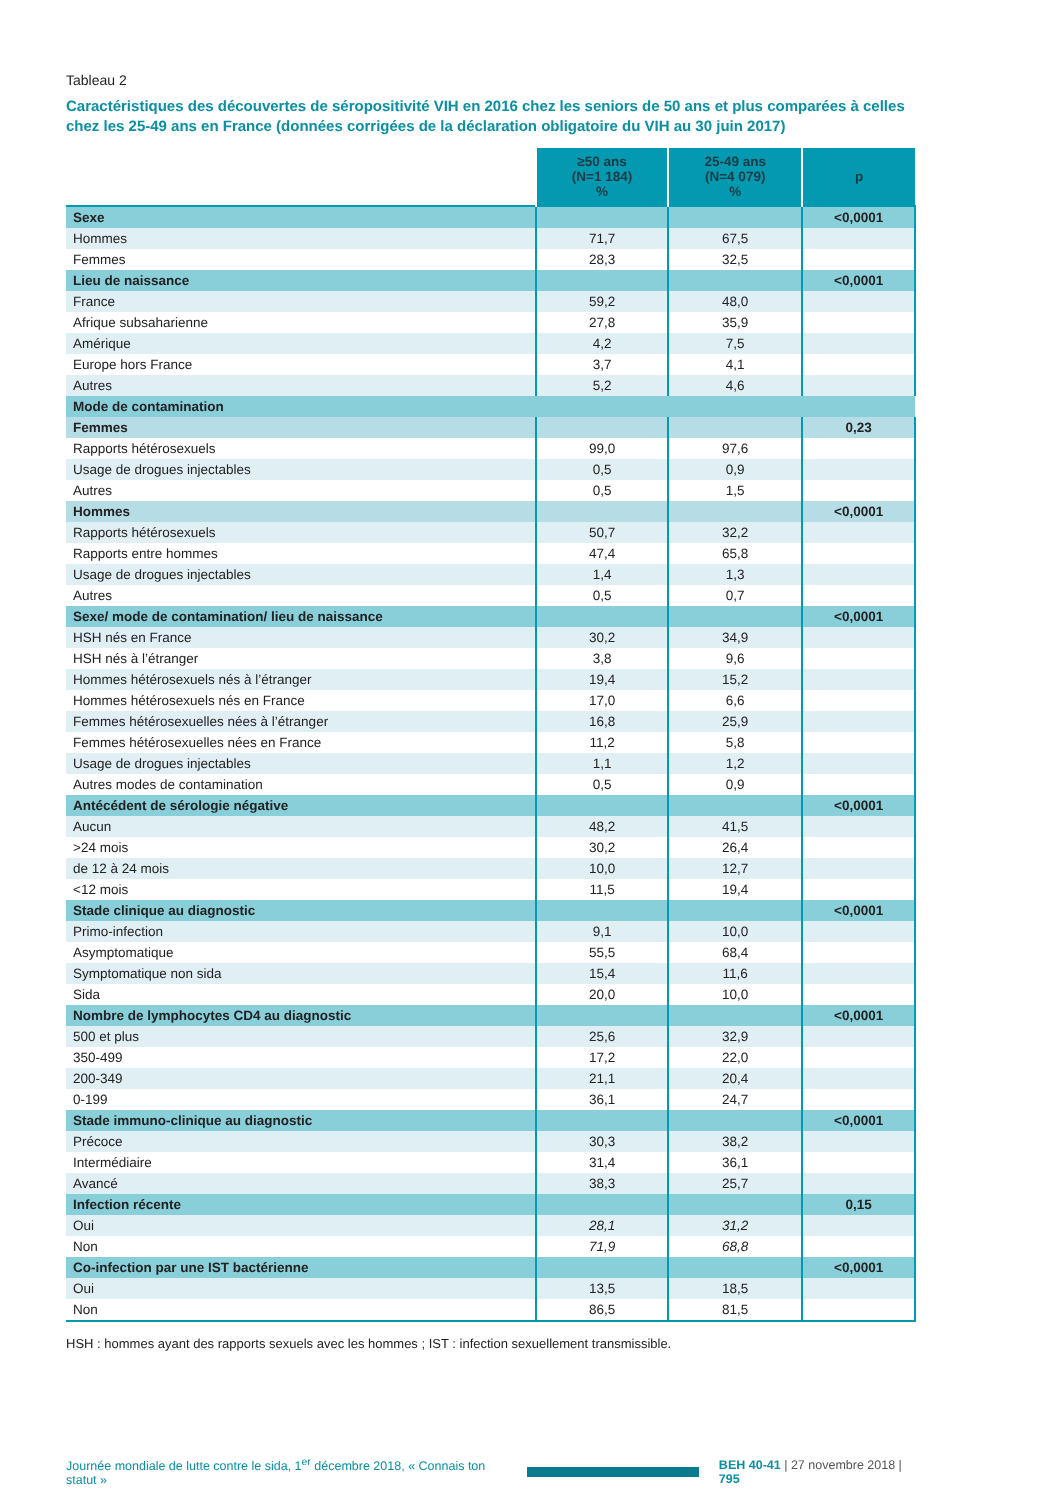Tableau 2
Caractéristiques des découvertes de séropositivité VIH en 2016 chez les seniors de 50 ans et plus comparées à celles chez les 25-49 ans en France (données corrigées de la déclaration obligatoire du VIH au 30 juin 2017)
| | ≥50 ans (N=1 184) % | 25-49 ans (N=4 079) % | p |
| --- | --- | --- | --- |
| Sexe | | | <0,0001 |
| Hommes | 71,7 | 67,5 | |
| Femmes | 28,3 | 32,5 | |
| Lieu de naissance | | | <0,0001 |
| France | 59,2 | 48,0 | |
| Afrique subsaharienne | 27,8 | 35,9 | |
| Amérique | 4,2 | 7,5 | |
| Europe hors France | 3,7 | 4,1 | |
| Autres | 5,2 | 4,6 | |
| Mode de contamination | | | |
| Femmes | | | 0,23 |
| Rapports hétérosexuels | 99,0 | 97,6 | |
| Usage de drogues injectables | 0,5 | 0,9 | |
| Autres | 0,5 | 1,5 | |
| Hommes | | | <0,0001 |
| Rapports hétérosexuels | 50,7 | 32,2 | |
| Rapports entre hommes | 47,4 | 65,8 | |
| Usage de drogues injectables | 1,4 | 1,3 | |
| Autres | 0,5 | 0,7 | |
| Sexe/ mode de contamination/ lieu de naissance | | | <0,0001 |
| HSH nés en France | 30,2 | 34,9 | |
| HSH nés à l’étranger | 3,8 | 9,6 | |
| Hommes hétérosexuels nés à l’étranger | 19,4 | 15,2 | |
| Hommes hétérosexuels nés en France | 17,0 | 6,6 | |
| Femmes hétérosexuelles nées à l’étranger | 16,8 | 25,9 | |
| Femmes hétérosexuelles nées en France | 11,2 | 5,8 | |
| Usage de drogues injectables | 1,1 | 1,2 | |
| Autres modes de contamination | 0,5 | 0,9 | |
| Antécédent de sérologie négative | | | <0,0001 |
| Aucun | 48,2 | 41,5 | |
| >24 mois | 30,2 | 26,4 | |
| de 12 à 24 mois | 10,0 | 12,7 | |
| <12 mois | 11,5 | 19,4 | |
| Stade clinique au diagnostic | | | <0,0001 |
| Primo-infection | 9,1 | 10,0 | |
| Asymptomatique | 55,5 | 68,4 | |
| Symptomatique non sida | 15,4 | 11,6 | |
| Sida | 20,0 | 10,0 | |
| Nombre de lymphocytes CD4 au diagnostic | | | <0,0001 |
| 500 et plus | 25,6 | 32,9 | |
| 350-499 | 17,2 | 22,0 | |
| 200-349 | 21,1 | 20,4 | |
| 0-199 | 36,1 | 24,7 | |
| Stade immuno-clinique au diagnostic | | | <0,0001 |
| Précoce | 30,3 | 38,2 | |
| Intermédiaire | 31,4 | 36,1 | |
| Avancé | 38,3 | 25,7 | |
| Infection récente | | | 0,15 |
| Oui | 28,1 | 31,2 | |
| Non | 71,9 | 68,8 | |
| Co-infection par une IST bactérienne | | | <0,0001 |
| Oui | 13,5 | 18,5 | |
| Non | 86,5 | 81,5 | |
HSH : hommes ayant des rapports sexuels avec les hommes ; IST : infection sexuellement transmissible.
Journée mondiale de lutte contre le sida, 1<sup>er</sup> décembre 2018, « Connais ton statut » BEH 40-41 | 27 novembre 2018 | 795